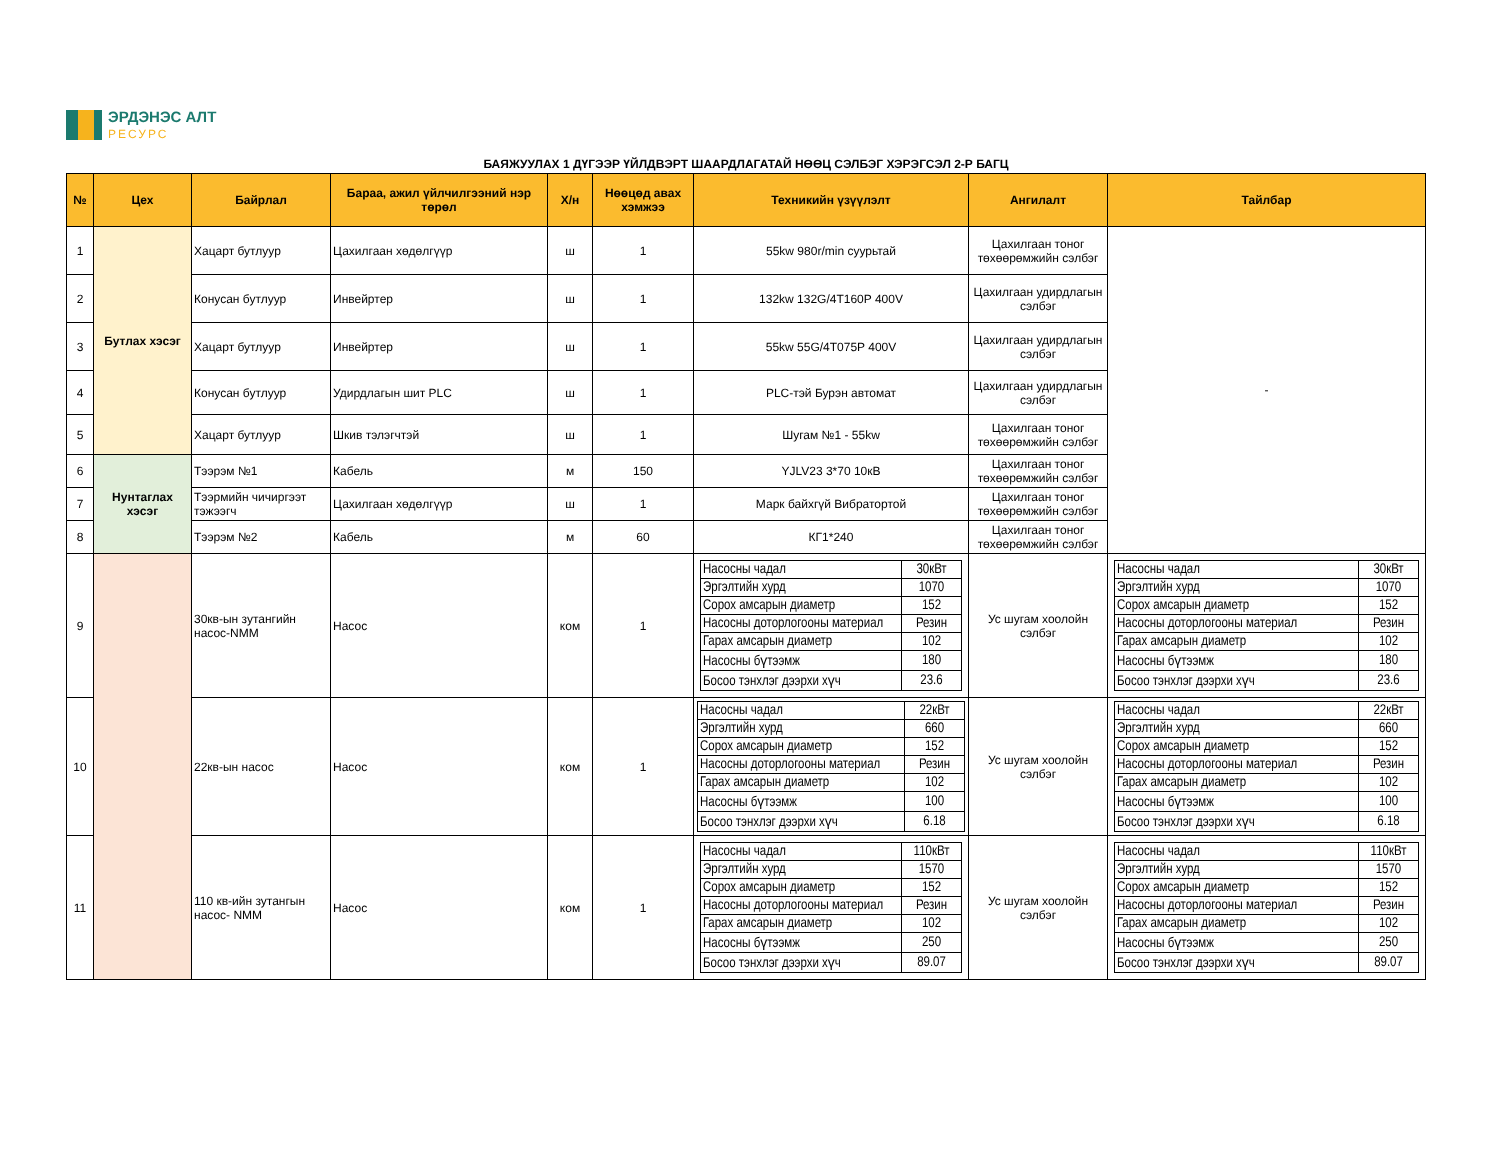ЭРДЭНЭС АЛТ
РЕСУРС
БАЯЖУУЛАХ 1 ДҮГЭЭР ҮЙЛДВЭРТ ШААРДЛАГАТАЙ НӨӨЦ СЭЛБЭГ ХЭРЭГСЭЛ 2-Р БАГЦ
| № | Цех | Байрлал | Бараа, ажил үйлчилгээний нэр төрөл | Х/н | Нөөцөд авах хэмжээ | Техникийн үзүүлэлт | Ангилалт | Тайлбар |
| --- | --- | --- | --- | --- | --- | --- | --- | --- |
| 1 | Бутлах хэсэг | Хацарт бутлуур | Цахилгаан хөдөлгүүр | ш | 1 | 55kw 980r/min суурьтай | Цахилгаан тоног төхөөрөмжийн сэлбэг | - |
| 2 | | Конусан бутлуур | Инвейртер | ш | 1 | 132kw 132G/4T160P 400V | Цахилгаан удирдлагын сэлбэг | |
| 3 | | Хацарт бутлуур | Инвейртер | ш | 1 | 55kw 55G/4T075P 400V | Цахилгаан удирдлагын сэлбэг | |
| 4 | | Конусан бутлуур | Удирдлагын шит PLC | ш | 1 | PLC-тэй Бурэн автомат | Цахилгаан удирдлагын сэлбэг | |
| 5 | | Хацарт бутлуур | Шкив тэлэгчтэй | ш | 1 | Шугам №1 - 55kw | Цахилгаан тоног төхөөрөмжийн сэлбэг | |
| 6 | Нунтаглах хэсэг | Тээрэм №1 | Кабель | м | 150 | YJLV23 3*70 10кВ | Цахилгаан тоног төхөөрөмжийн сэлбэг | |
| 7 | | Тээрмийн чичиргээт тэжээгч | Цахилгаан хөдөлгүүр | ш | 1 | Марк байхгүй Вибратортой | Цахилгаан тоног төхөөрөмжийн сэлбэг | |
| 8 | | Тээрэм №2 | Кабель | м | 60 | КГ1*240 | Цахилгаан тоног төхөөрөмжийн сэлбэг | |
| 9 | | 30кв-ын зутангийн насос-NMM | Насос | ком | 1 | / Насосны чадал / 30кВт / / Эргэлтийн хурд / 1070 / / Сорох амсарын диаметр / 152 / / Насосны доторлогооны материал / Резин / / Гарах амсарын диаметр / 102 / / Насосны бүтээмж / 180 / / Босоо тэнхлэг дээрхи хүч / 23.6 / | Ус шугам хоолойн сэлбэг | / Насосны чадал / 30кВт / / Эргэлтийн хурд / 1070 / / Сорох амсарын диаметр / 152 / / Насосны доторлогооны материал / Резин / / Гарах амсарын диаметр / 102 / / Насосны бүтээмж / 180 / / Босоо тэнхлэг дээрхи хүч / 23.6 / |
| 10 | | 22кв-ын насос | Насос | ком | 1 | / Насосны чадал / 22кВт / / Эргэлтийн хурд / 660 / / Сорох амсарын диаметр / 152 / / Насосны доторлогооны материал / Резин / / Гарах амсарын диаметр / 102 / / Насосны бүтээмж / 100 / / Босоо тэнхлэг дээрхи хүч / 6.18 / | Ус шугам хоолойн сэлбэг | / Насосны чадал / 22кВт / / Эргэлтийн хурд / 660 / / Сорох амсарын диаметр / 152 / / Насосны доторлогооны материал / Резин / / Гарах амсарын диаметр / 102 / / Насосны бүтээмж / 100 / / Босоо тэнхлэг дээрхи хүч / 6.18 / |
| 11 | | 110 кв-ийн зутангын насос- NMM | Насос | ком | 1 | / Насосны чадал / 110кВт / / Эргэлтийн хурд / 1570 / / Сорох амсарын диаметр / 152 / / Насосны доторлогооны материал / Резин / / Гарах амсарын диаметр / 102 / / Насосны бүтээмж / 250 / / Босоо тэнхлэг дээрхи хүч / 89.07 / | Ус шугам хоолойн сэлбэг | / Насосны чадал / 110кВт / / Эргэлтийн хурд / 1570 / / Сорох амсарын диаметр / 152 / / Насосны доторлогооны материал / Резин / / Гарах амсарын диаметр / 102 / / Насосны бүтээмж / 250 / / Босоо тэнхлэг дээрхи хүч / 89.07 / |